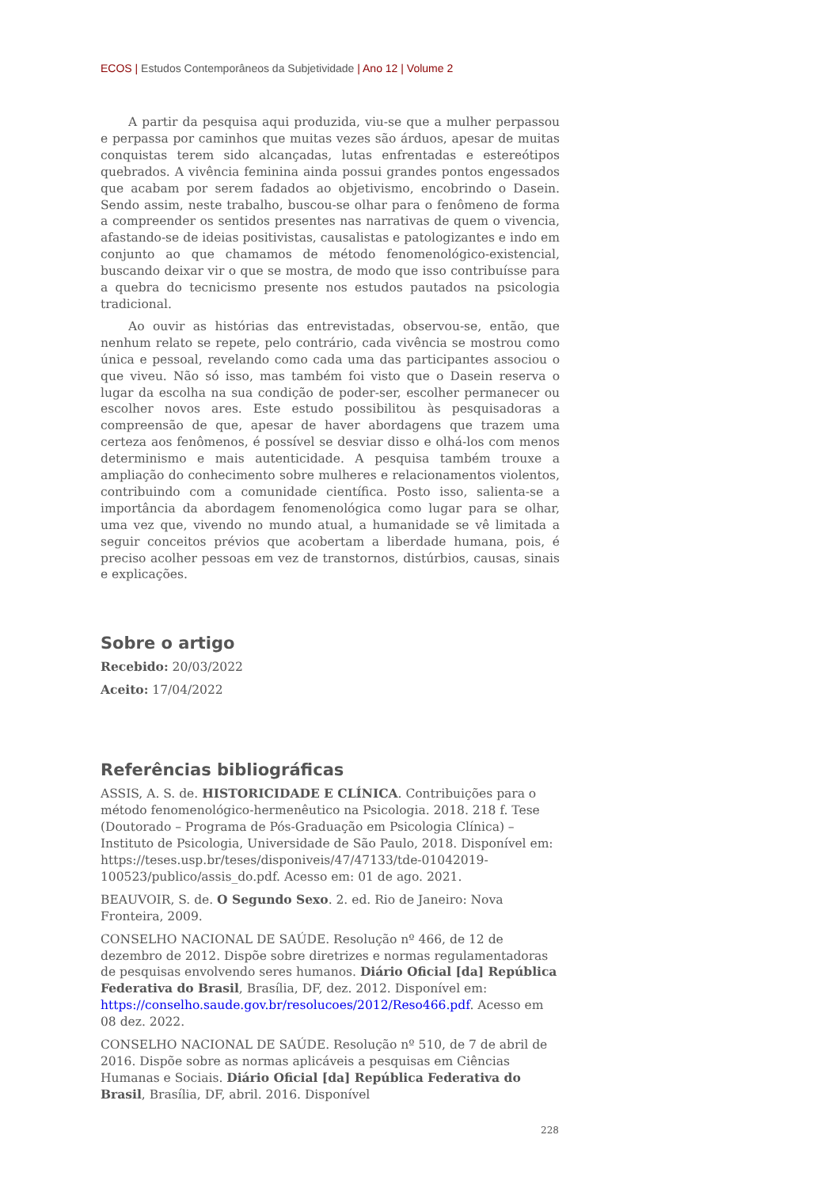ECOS | Estudos Contemporâneos da Subjetividade | Ano 12 | Volume 2
A partir da pesquisa aqui produzida, viu-se que a mulher perpassou e perpassa por caminhos que muitas vezes são árduos, apesar de muitas conquistas terem sido alcançadas, lutas enfrentadas e estereótipos quebrados. A vivência feminina ainda possui grandes pontos engessados que acabam por serem fadados ao objetivismo, encobrindo o Dasein. Sendo assim, neste trabalho, buscou-se olhar para o fenômeno de forma a compreender os sentidos presentes nas narrativas de quem o vivencia, afastando-se de ideias positivistas, causalistas e patologizantes e indo em conjunto ao que chamamos de método fenomenológico-existencial, buscando deixar vir o que se mostra, de modo que isso contribuísse para a quebra do tecnicismo presente nos estudos pautados na psicologia tradicional.
Ao ouvir as histórias das entrevistadas, observou-se, então, que nenhum relato se repete, pelo contrário, cada vivência se mostrou como única e pessoal, revelando como cada uma das participantes associou o que viveu. Não só isso, mas também foi visto que o Dasein reserva o lugar da escolha na sua condição de poder-ser, escolher permanecer ou escolher novos ares. Este estudo possibilitou às pesquisadoras a compreensão de que, apesar de haver abordagens que trazem uma certeza aos fenômenos, é possível se desviar disso e olhá-los com menos determinismo e mais autenticidade. A pesquisa também trouxe a ampliação do conhecimento sobre mulheres e relacionamentos violentos, contribuindo com a comunidade científica. Posto isso, salienta-se a importância da abordagem fenomenológica como lugar para se olhar, uma vez que, vivendo no mundo atual, a humanidade se vê limitada a seguir conceitos prévios que acobertam a liberdade humana, pois, é preciso acolher pessoas em vez de transtornos, distúrbios, causas, sinais e explicações.
Sobre o artigo
Recebido: 20/03/2022
Aceito: 17/04/2022
Referências bibliográficas
ASSIS, A. S. de. HISTORICIDADE E CLÍNICA. Contribuições para o método fenomenológico-hermenêutico na Psicologia. 2018. 218 f. Tese (Doutorado – Programa de Pós-Graduação em Psicologia Clínica) – Instituto de Psicologia, Universidade de São Paulo, 2018. Disponível em: https://teses.usp.br/teses/disponiveis/47/47133/tde-01042019-100523/publico/assis_do.pdf. Acesso em: 01 de ago. 2021.
BEAUVOIR, S. de. O Segundo Sexo. 2. ed. Rio de Janeiro: Nova Fronteira, 2009.
CONSELHO NACIONAL DE SAÚDE. Resolução nº 466, de 12 de dezembro de 2012. Dispõe sobre diretrizes e normas regulamentadoras de pesquisas envolvendo seres humanos. Diário Oficial [da] República Federativa do Brasil, Brasília, DF, dez. 2012. Disponível em: https://conselho.saude.gov.br/resolucoes/2012/Reso466.pdf. Acesso em 08 dez. 2022.
CONSELHO NACIONAL DE SAÚDE. Resolução nº 510, de 7 de abril de 2016. Dispõe sobre as normas aplicáveis a pesquisas em Ciências Humanas e Sociais. Diário Oficial [da] República Federativa do Brasil, Brasília, DF, abril. 2016. Disponível
228